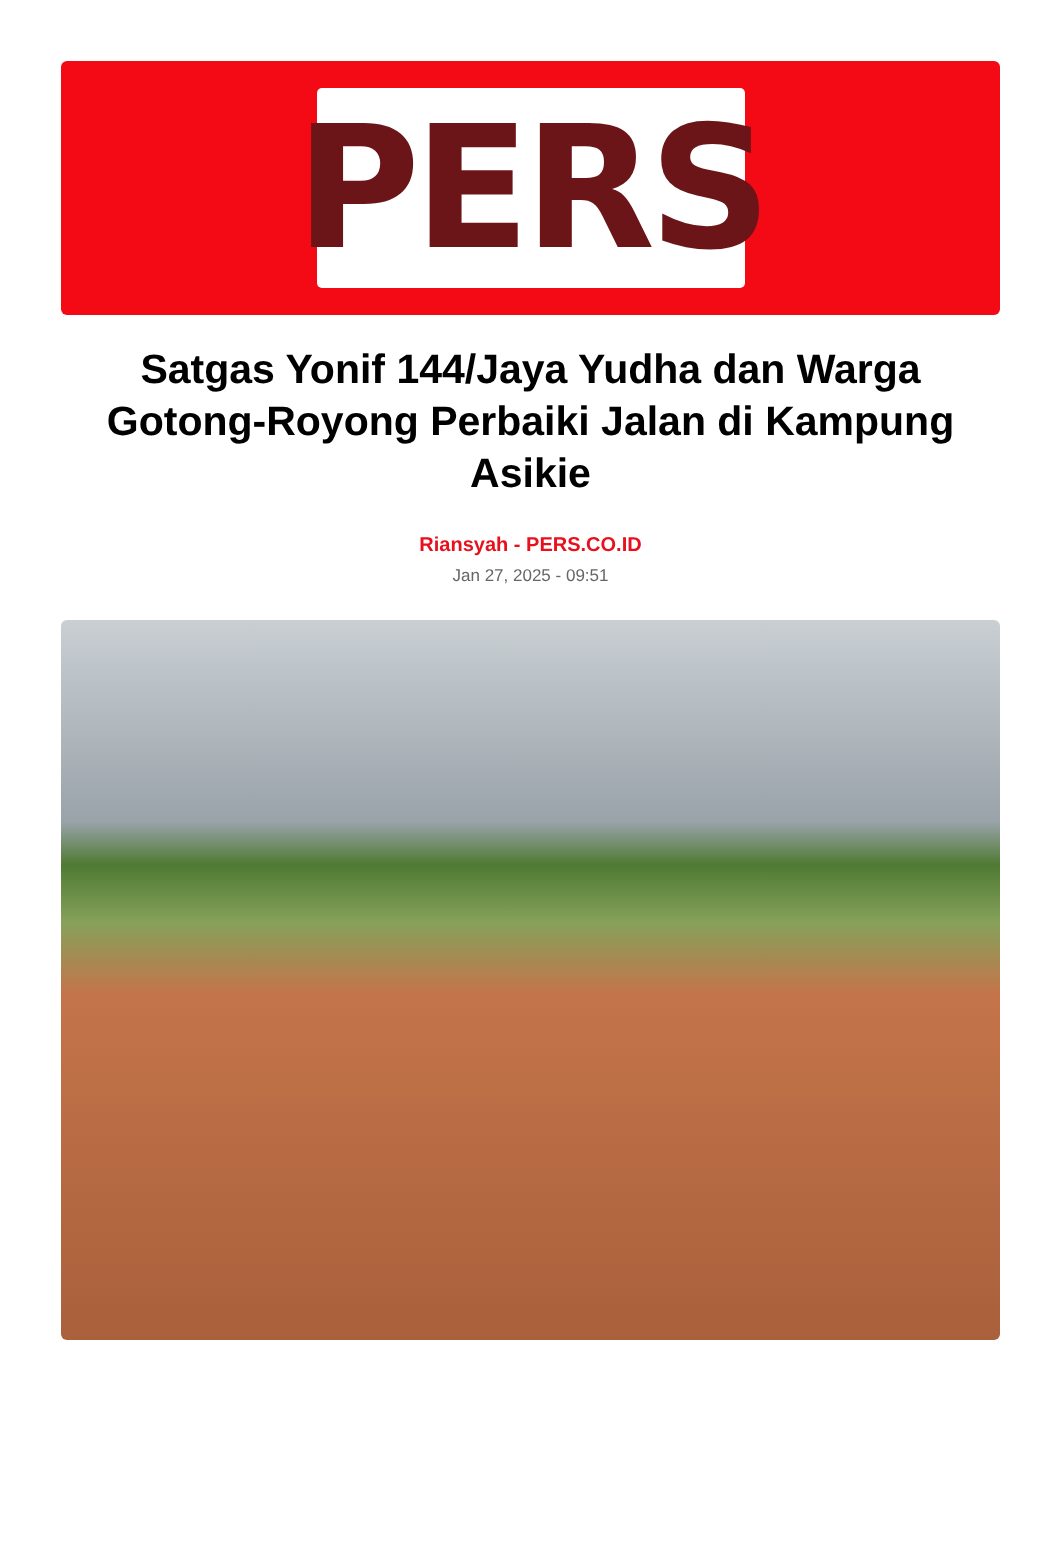PERS
Satgas Yonif 144/Jaya Yudha dan Warga Gotong-Royong Perbaiki Jalan di Kampung Asikie
Riansyah - PERS.CO.ID
Jan 27, 2025 - 09:51